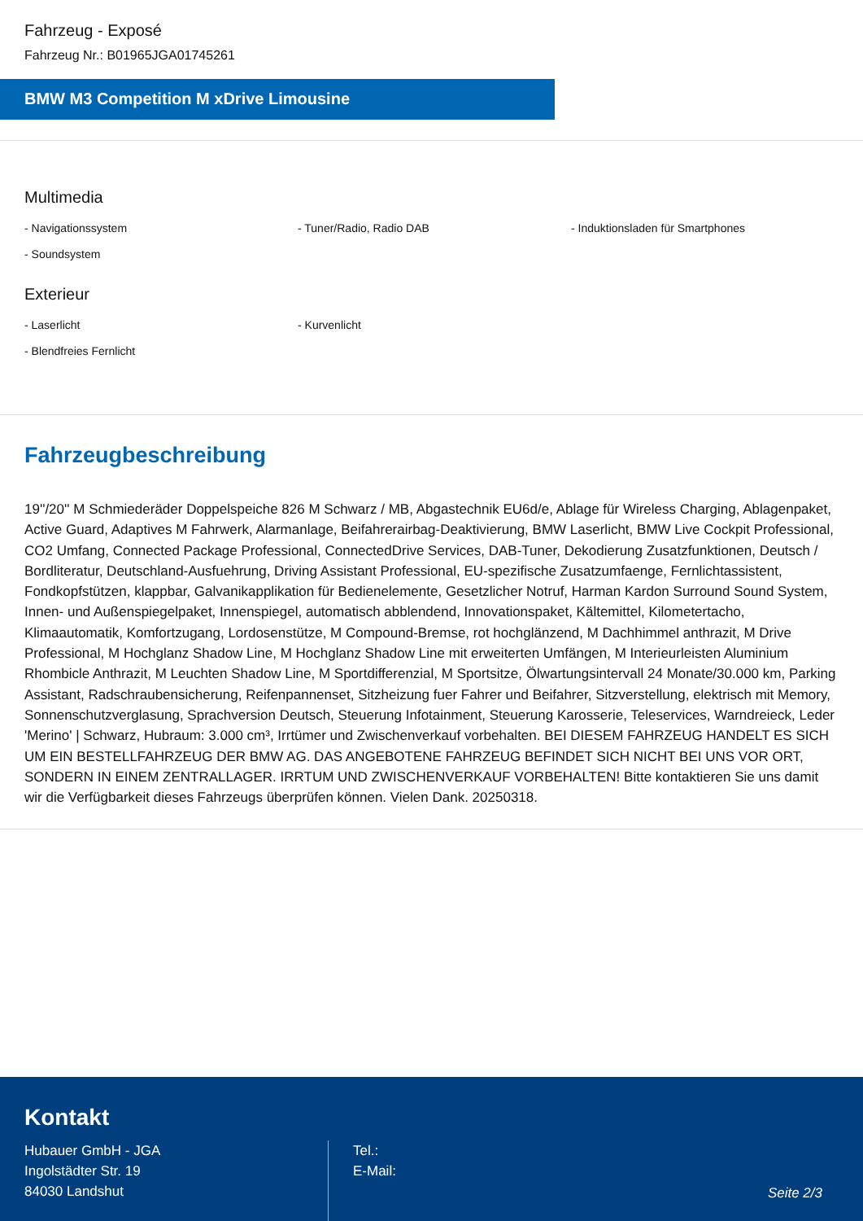Fahrzeug - Exposé
Fahrzeug Nr.: B01965JGA01745261
BMW M3 Competition M xDrive Limousine
Multimedia
- Navigationssystem
- Tuner/Radio, Radio DAB
- Induktionsladen für Smartphones
- Soundsystem
Exterieur
- Laserlicht
- Kurvenlicht
- Blendfreies Fernlicht
Fahrzeugbeschreibung
19''/20'' M Schmiederäder Doppelspeiche 826 M Schwarz / MB, Abgastechnik EU6d/e, Ablage für Wireless Charging, Ablagenpaket, Active Guard, Adaptives M Fahrwerk, Alarmanlage, Beifahrerairbag-Deaktivierung, BMW Laserlicht, BMW Live Cockpit Professional, CO2 Umfang, Connected Package Professional, ConnectedDrive Services, DAB-Tuner, Dekodierung Zusatzfunktionen, Deutsch / Bordliteratur, Deutschland-Ausfuehrung, Driving Assistant Professional, EU-spezifische Zusatzumfaenge, Fernlichtassistent, Fondkopfstützen, klappbar, Galvanikapplikation für Bedienelemente, Gesetzlicher Notruf, Harman Kardon Surround Sound System, Innen- und Außenspiegelpaket, Innenspiegel, automatisch abblendend, Innovationspaket, Kältemittel, Kilometertacho, Klimaautomatik, Komfortzugang, Lordosenstütze, M Compound-Bremse, rot hochglänzend, M Dachhimmel anthrazit, M Drive Professional, M Hochglanz Shadow Line, M Hochglanz Shadow Line mit erweiterten Umfängen, M Interieurleisten Aluminium Rhombicle Anthrazit, M Leuchten Shadow Line, M Sportdifferenzial, M Sportsitze, Ölwartungsintervall 24 Monate/30.000 km, Parking Assistant, Radschraubensicherung, Reifenpannenset, Sitzheizung fuer Fahrer und Beifahrer, Sitzverstellung, elektrisch mit Memory, Sonnenschutzverglasung, Sprachversion Deutsch, Steuerung Infotainment, Steuerung Karosserie, Teleservices, Warndreieck, Leder 'Merino' | Schwarz, Hubraum: 3.000 cm³, Irrtümer und Zwischenverkauf vorbehalten. BEI DIESEM FAHRZEUG HANDELT ES SICH UM EIN BESTELLFAHRZEUG DER BMW AG. DAS ANGEBOTENE FAHRZEUG BEFINDET SICH NICHT BEI UNS VOR ORT, SONDERN IN EINEM ZENTRALLAGER. IRRTUM UND ZWISCHENVERKAUF VORBEHALTEN! Bitte kontaktieren Sie uns damit wir die Verfügbarkeit dieses Fahrzeugs überprüfen können. Vielen Dank. 20250318.
Kontakt
Hubauer GmbH - JGA
Ingolstädter Str. 19
84030 Landshut
Tel.:
E-Mail:
Seite 2/3